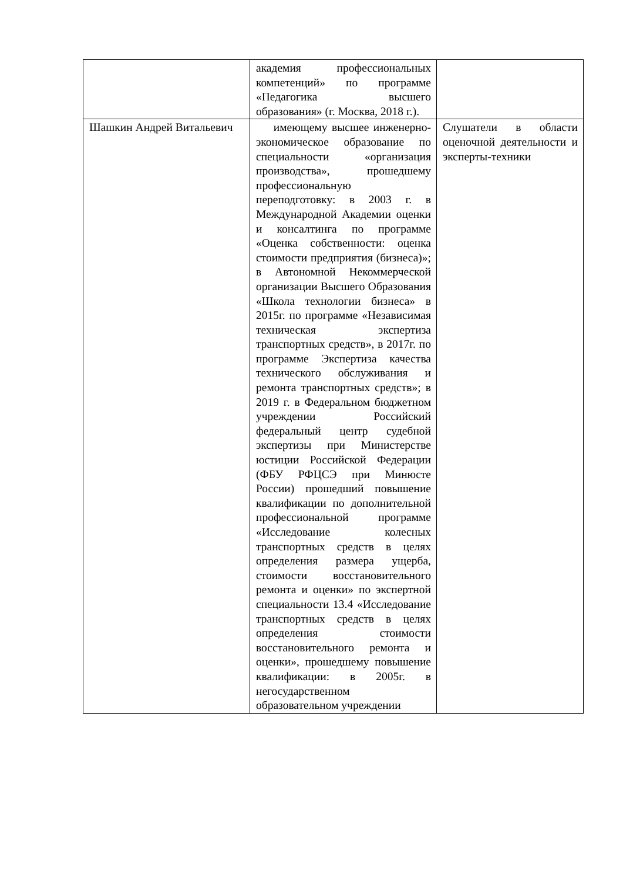| | академия профессиональных компетенций» по программе «Педагогика высшего образования» (г. Москва, 2018 г.). | |
| Шашкин Андрей Витальевич | имеющему высшее инженерно-экономическое образование по специальности «организация производства», прошедшему профессиональную переподготовку: в 2003 г. в Международной Академии оценки и консалтинга по программе «Оценка собственности: оценка стоимости предприятия (бизнеса)»; в Автономной Некоммерческой организации Высшего Образования «Школа технологии бизнеса» в 2015г. по программе «Независимая техническая экспертиза транспортных средств», в 2017г. по программе Экспертиза качества технического обслуживания и ремонта транспортных средств»; в 2019 г. в Федеральном бюджетном учреждении Российский федеральный центр судебной экспертизы при Министерстве юстиции Российской Федерации (ФБУ РФЦСЭ при Минюсте России) прошедший повышение квалификации по дополнительной профессиональной программе «Исследование колесных транспортных средств в целях определения размера ущерба, стоимости восстановительного ремонта и оценки» по экспертной специальности 13.4 «Исследование транспортных средств в целях определения стоимости восстановительного ремонта и оценки», прошедшему повышение квалификации: в 2005г. в негосударственном образовательном учреждении | Слушатели в области оценочной деятельности и эксперты-техники |